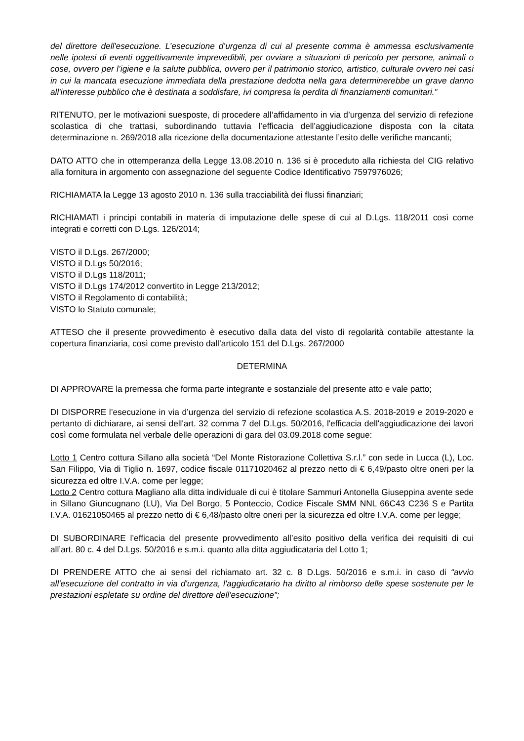del direttore dell'esecuzione. L’esecuzione d’urgenza di cui al presente comma è ammessa esclusivamente nelle ipotesi di eventi oggettivamente imprevedibili, per ovviare a situazioni di pericolo per persone, animali o cose, ovvero per l’igiene e la salute pubblica, ovvero per il patrimonio storico, artistico, culturale ovvero nei casi in cui la mancata esecuzione immediata della prestazione dedotta nella gara determinerebbe un grave danno all'interesse pubblico che è destinata a soddisfare, ivi compresa la perdita di finanziamenti comunitari.”
RITENUTO, per le motivazioni suesposte, di procedere all’affidamento in via d’urgenza del servizio di refezione scolastica di che trattasi, subordinando tuttavia l’efficacia dell'aggiudicazione disposta con la citata determinazione n. 269/2018 alla ricezione della documentazione attestante l’esito delle verifiche mancanti;
DATO ATTO che in ottemperanza della Legge 13.08.2010 n. 136 si è proceduto alla richiesta del CIG relativo alla fornitura in argomento con assegnazione del seguente Codice Identificativo 7597976026;
RICHIAMATA la Legge 13 agosto 2010 n. 136 sulla tracciabilità dei flussi finanziari;
RICHIAMATI i principi contabili in materia di imputazione delle spese di cui al D.Lgs. 118/2011 così come integrati e corretti con D.Lgs. 126/2014;
VISTO il D.Lgs. 267/2000;
VISTO il D.Lgs 50/2016;
VISTO il D.Lgs 118/2011;
VISTO il D.Lgs 174/2012 convertito in Legge 213/2012;
VISTO il Regolamento di contabilità;
VISTO lo Statuto comunale;
ATTESO che il presente provvedimento è esecutivo dalla data del visto di regolarità contabile attestante la copertura finanziaria, così come previsto dall’articolo 151 del D.Lgs. 267/2000
DETERMINA
DI APPROVARE la premessa che forma parte integrante e sostanziale del presente atto e vale patto;
DI DISPORRE l’esecuzione in via d’urgenza del servizio di refezione scolastica A.S. 2018-2019 e 2019-2020 e pertanto di dichiarare, ai sensi dell'art. 32 comma 7 del D.Lgs. 50/2016, l'efficacia dell'aggiudicazione dei lavori così come formulata nel verbale delle operazioni di gara del 03.09.2018 come segue:
Lotto 1 Centro cottura Sillano alla società “Del Monte Ristorazione Collettiva S.r.l.” con sede in Lucca (L), Loc. San Filippo, Via di Tiglio n. 1697, codice fiscale 01171020462 al prezzo netto di € 6,49/pasto oltre oneri per la sicurezza ed oltre I.V.A. come per legge;
Lotto 2 Centro cottura Magliano alla ditta individuale di cui è titolare Sammuri Antonella Giuseppina avente sede in Sillano Giuncugnano (LU), Via Del Borgo, 5 Ponteccio, Codice Fiscale SMM NNL 66C43 C236 S e Partita I.V.A. 01621050465 al prezzo netto di € 6,48/pasto oltre oneri per la sicurezza ed oltre I.V.A. come per legge;
DI SUBORDINARE l’efficacia del presente provvedimento all’esito positivo della verifica dei requisiti di cui all’art. 80 c. 4 del D.Lgs. 50/2016 e s.m.i. quanto alla ditta aggiudicataria del Lotto 1;
DI PRENDERE ATTO che ai sensi del richiamato art. 32 c. 8 D.Lgs. 50/2016 e s.m.i. in caso di “avvio all'esecuzione del contratto in via d'urgenza, l'aggiudicatario ha diritto al rimborso delle spese sostenute per le prestazioni espletate su ordine del direttore dell'esecuzione”;